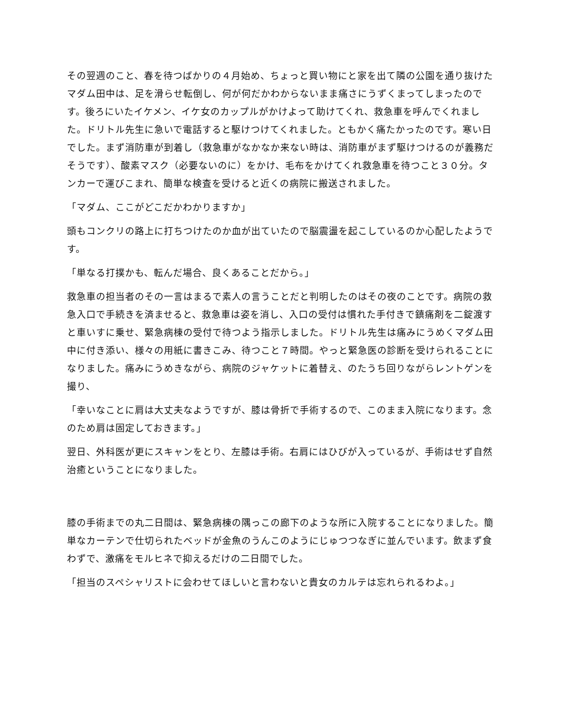その翌週のこと、春を待つばかりの４月始め、ちょっと買い物にと家を出て隣の公園を通り抜けたマダム田中は、足を滑らせ転倒し、何が何だかわからないまま痛さにうずくまってしまったのです。後ろにいたイケメン、イケ女のカップルがかけよって助けてくれ、救急車を呼んでくれました。ドリトル先生に急いで電話すると駆けつけてくれました。ともかく痛たかったのです。寒い日でした。まず消防車が到着し（救急車がなかなか来ない時は、消防車がまず駆けつけるのが義務だそうです）、酸素マスク（必要ないのに）をかけ、毛布をかけてくれ救急車を待つこと３０分。タンカーで運びこまれ、簡単な検査を受けると近くの病院に搬送されました。
「マダム、ここがどこだかわかりますか」
頭もコンクリの路上に打ちつけたのか血が出ていたので脳震盪を起こしているのか心配したようです。
「単なる打撲かも、転んだ場合、良くあることだから。」
救急車の担当者のその一言はまるで素人の言うことだと判明したのはその夜のことです。病院の救急入口で手続きを済ませると、救急車は姿を消し、入口の受付は慣れた手付きで鎮痛剤を二錠渡すと車いすに乗せ、緊急病棟の受付で待つよう指示しました。ドリトル先生は痛みにうめくマダム田中に付き添い、様々の用紙に書きこみ、待つこと７時間。やっと緊急医の診断を受けられることになりました。痛みにうめきながら、病院のジャケットに着替え、のたうち回りながらレントゲンを撮り、
「幸いなことに肩は大丈夫なようですが、膝は骨折で手術するので、このまま入院になります。念のため肩は固定しておきます。」
翌日、外科医が更にスキャンをとり、左膝は手術。右肩にはひびが入っているが、手術はせず自然治癒ということになりました。
膝の手術までの丸二日間は、緊急病棟の隅っこの廊下のような所に入院することになりました。簡単なカーテンで仕切られたベッドが金魚のうんこのようにじゅつつなぎに並んでいます。飲まず食わずで、激痛をモルヒネで抑えるだけの二日間でした。
「担当のスペシャリストに会わせてほしいと言わないと貴女のカルテは忘れられるわよ。」